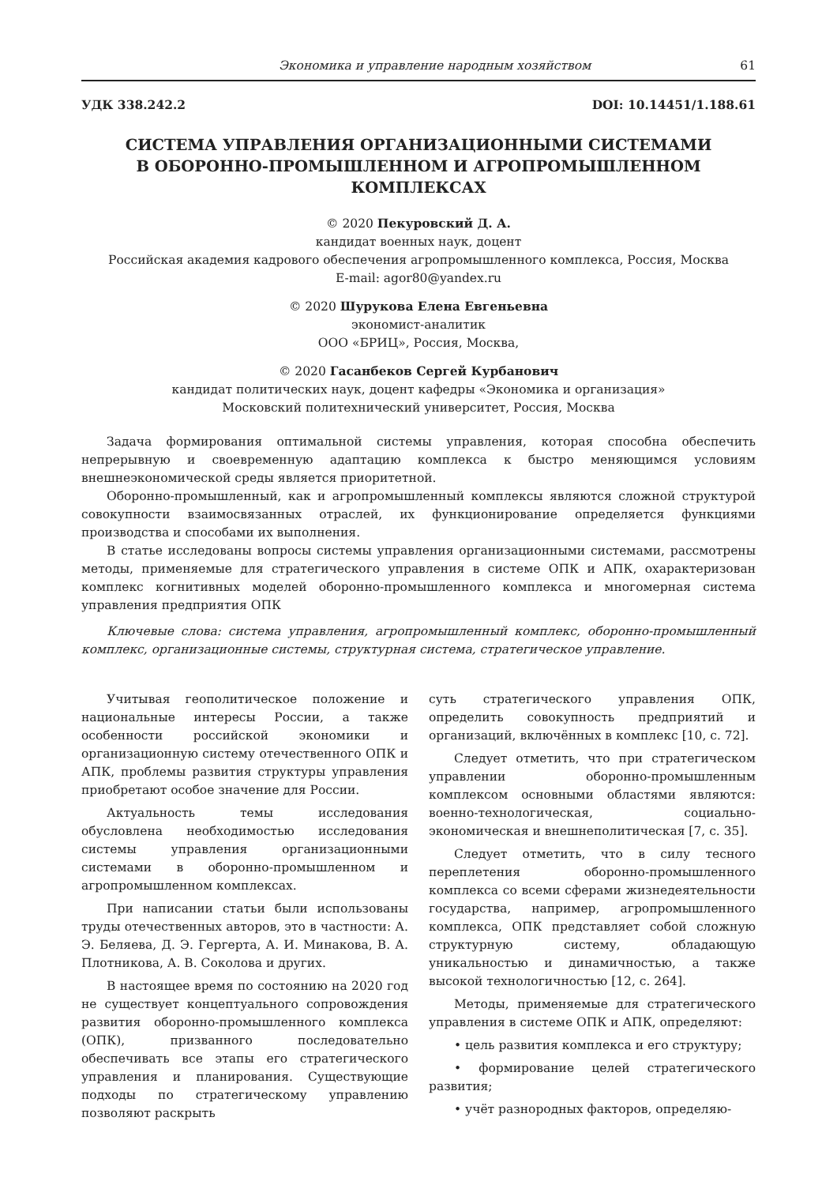Экономика и управление народным хозяйством 61
УДК 338.242.2 DOI: 10.14451/1.188.61
СИСТЕМА УПРАВЛЕНИЯ ОРГАНИЗАЦИОННЫМИ СИСТЕМАМИ
В ОБОРОННО-ПРОМЫШЛЕННОМ И АГРОПРОМЫШЛЕННОМ КОМПЛЕКСАХ
© 2020 Пекуровский Д. А.
кандидат военных наук, доцент
Российская академия кадрового обеспечения агропромышленного комплекса, Россия, Москва
E-mail: agor80@yandex.ru
© 2020 Шурукова Елена Евгеньевна
экономист-аналитик
ООО «БРИЦ», Россия, Москва,
© 2020 Гасанбеков Сергей Курбанович
кандидат политических наук, доцент кафедры «Экономика и организация»
Московский политехнический университет, Россия, Москва
Задача формирования оптимальной системы управления, которая способна обеспечить непрерывную и своевременную адаптацию комплекса к быстро меняющимся условиям внешнеэкономической среды является приоритетной.
Оборонно-промышленный, как и агропромышленный комплексы являются сложной структурой совокупности взаимосвязанных отраслей, их функционирование определяется функциями производства и способами их выполнения.
В статье исследованы вопросы системы управления организационными системами, рассмотрены методы, применяемые для стратегического управления в системе ОПК и АПК, охарактеризован комплекс когнитивных моделей оборонно-промышленного комплекса и многомерная система управления предприятия ОПК
Ключевые слова: система управления, агропромышленный комплекс, оборонно-промышленный комплекс, организационные системы, структурная система, стратегическое управление.
Учитывая геополитическое положение и национальные интересы России, а также особенности российской экономики и организационную систему отечественного ОПК и АПК, проблемы развития структуры управления приобретают особое значение для России.
Актуальность темы исследования обусловлена необходимостью исследования системы управления организационными системами в оборонно-промышленном и агропромышленном комплексах.
При написании статьи были использованы труды отечественных авторов, это в частности: А. Э. Беляева, Д. Э. Гергерта, А. И. Минакова, В. А. Плотникова, А. В. Соколова и других.
В настоящее время по состоянию на 2020 год не существует концептуального сопровождения развития оборонно-промышленного комплекса (ОПК), призванного последовательно обеспечивать все этапы его стратегического управления и планирования. Существующие подходы по стратегическому управлению позволяют раскрыть
суть стратегического управления ОПК, определить совокупность предприятий и организаций, включённых в комплекс [10, с. 72].
Следует отметить, что при стратегическом управлении оборонно-промышленным комплексом основными областями являются: военно-технологическая, социально-экономическая и внешнеполитическая [7, с. 35].
Следует отметить, что в силу тесного переплетения оборонно-промышленного комплекса со всеми сферами жизнедеятельности государства, например, агропромышленного комплекса, ОПК представляет собой сложную структурную систему, обладающую уникальностью и динамичностью, а также высокой технологичностью [12, с. 264].
Методы, применяемые для стратегического управления в системе ОПК и АПК, определяют:
• цель развития комплекса и его структуру;
• формирование целей стратегического развития;
• учёт разнородных факторов, определяю-